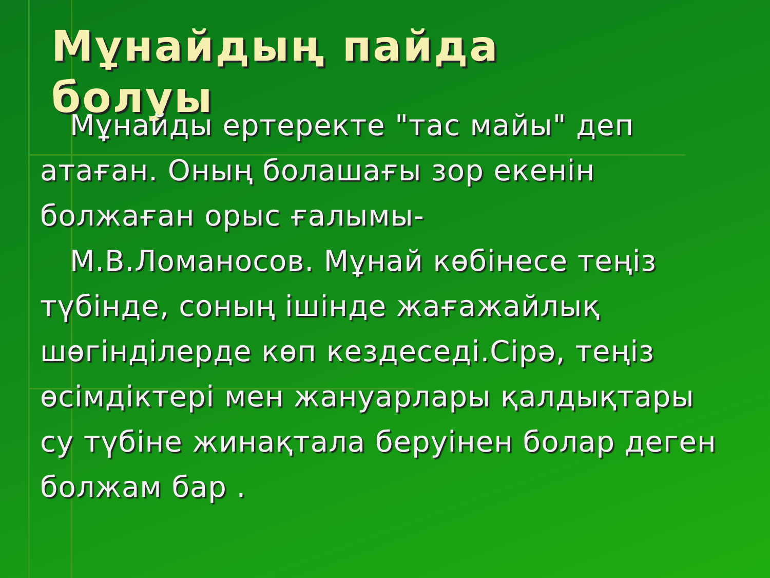Мұнайдың пайда болуы
Мұнайды ертеректе "тас майы" деп атаған. Оның болашағы зор екенін болжаған орыс ғалымы-
М.В.Ломаносов. Мұнай көбінесе теңіз түбінде, соның ішінде жағажайлық шөгінділерде көп кездеседі.Сірә, теңіз өсімдіктері мен жануарлары қалдықтары су түбіне жинақтала беруінен болар деген болжам бар .